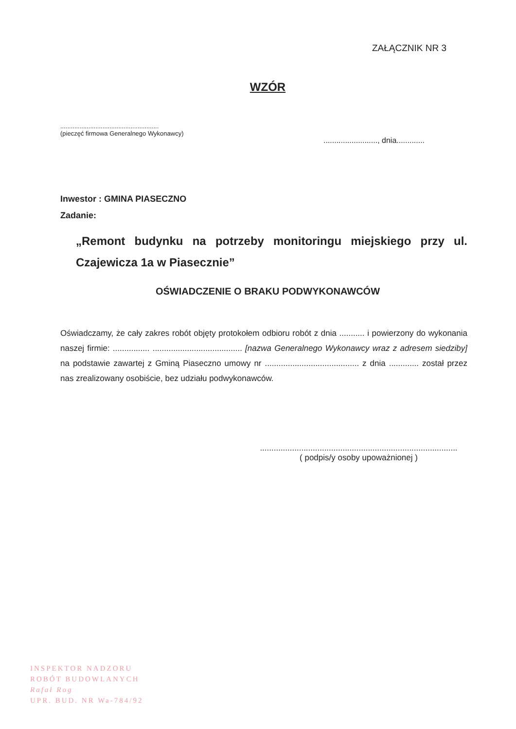ZAŁĄCZNIK NR 3
WZÓR
........................................................
(pieczęć firmowa Generalnego Wykonawcy)
........................., dnia.............
Inwestor : GMINA PIASECZNO
Zadanie:
„Remont budynku na potrzeby monitoringu miejskiego przy ul. Czajewicza 1a w Piasecznie”
OŚWIADCZENIE O BRAKU PODWYKONAWCÓW
Oświadczamy, że cały zakres robót objęty protokołem odbioru robót z dnia ........... i powierzony do wykonania naszej firmie: ................ ....................................... [nazwa Generalnego Wykonawcy wraz z adresem siedziby] na podstawie zawartej z Gminą Piaseczno umowy nr ......................................... z dnia ............. został przez nas zrealizowany osobiście, bez udziału podwykonawców.
......................................................................................
( podpis/y osoby upoważnionej )
INSPEKTOR NADZORU
ROBÓT BUDOWLANYCH
Rafał Rog
UPR. BUD. NR Wa-784/92